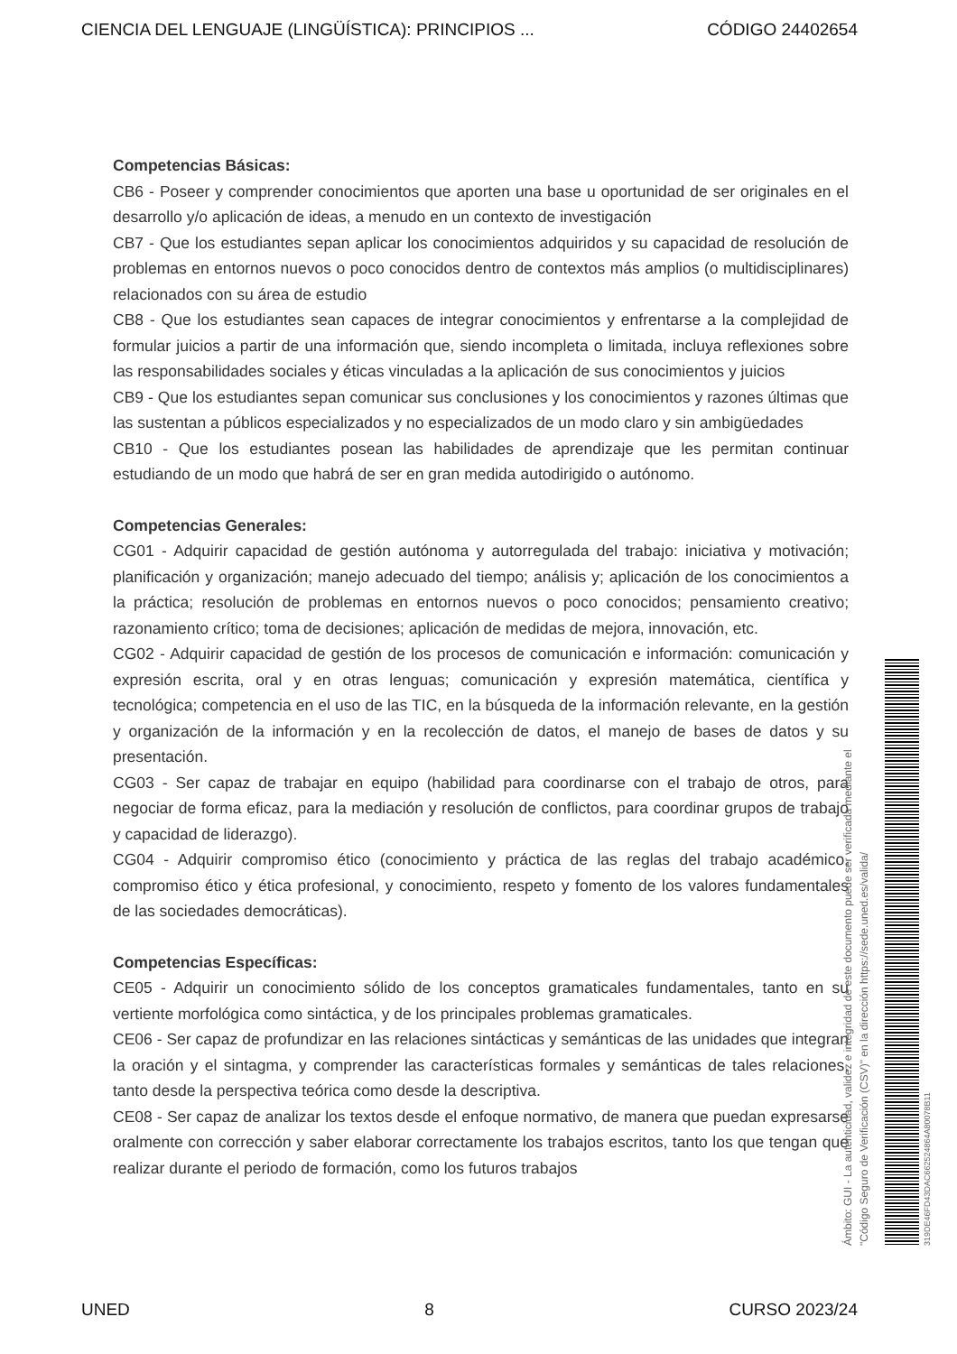CIENCIA DEL LENGUAJE (LINGÜÍSTICA): PRINCIPIOS ... CÓDIGO 24402654
Competencias Básicas:
CB6 - Poseer y comprender conocimientos que aporten una base u oportunidad de ser originales en el desarrollo y/o aplicación de ideas, a menudo en un contexto de investigación
CB7 - Que los estudiantes sepan aplicar los conocimientos adquiridos y su capacidad de resolución de problemas en entornos nuevos o poco conocidos dentro de contextos más amplios (o multidisciplinares) relacionados con su área de estudio
CB8 - Que los estudiantes sean capaces de integrar conocimientos y enfrentarse a la complejidad de formular juicios a partir de una información que, siendo incompleta o limitada, incluya reflexiones sobre las responsabilidades sociales y éticas vinculadas a la aplicación de sus conocimientos y juicios
CB9 - Que los estudiantes sepan comunicar sus conclusiones y los conocimientos y razones últimas que las sustentan a públicos especializados y no especializados de un modo claro y sin ambigüedades
CB10 - Que los estudiantes posean las habilidades de aprendizaje que les permitan continuar estudiando de un modo que habrá de ser en gran medida autodirigido o autónomo.
Competencias Generales:
CG01 - Adquirir capacidad de gestión autónoma y autorregulada del trabajo: iniciativa y motivación; planificación y organización; manejo adecuado del tiempo; análisis y; aplicación de los conocimientos a la práctica; resolución de problemas en entornos nuevos o poco conocidos; pensamiento creativo; razonamiento crítico; toma de decisiones; aplicación de medidas de mejora, innovación, etc.
CG02 - Adquirir capacidad de gestión de los procesos de comunicación e información: comunicación y expresión escrita, oral y en otras lenguas; comunicación y expresión matemática, científica y tecnológica; competencia en el uso de las TIC, en la búsqueda de la información relevante, en la gestión y organización de la información y en la recolección de datos, el manejo de bases de datos y su presentación.
CG03 - Ser capaz de trabajar en equipo (habilidad para coordinarse con el trabajo de otros, para negociar de forma eficaz, para la mediación y resolución de conflictos, para coordinar grupos de trabajo y capacidad de liderazgo).
CG04 - Adquirir compromiso ético (conocimiento y práctica de las reglas del trabajo académico, compromiso ético y ética profesional, y conocimiento, respeto y fomento de los valores fundamentales de las sociedades democráticas).
Competencias Específicas:
CE05 - Adquirir un conocimiento sólido de los conceptos gramaticales fundamentales, tanto en su vertiente morfológica como sintáctica, y de los principales problemas gramaticales.
CE06 - Ser capaz de profundizar en las relaciones sintácticas y semánticas de las unidades que integran la oración y el sintagma, y comprender las características formales y semánticas de tales relaciones, tanto desde la perspectiva teórica como desde la descriptiva.
CE08 - Ser capaz de analizar los textos desde el enfoque normativo, de manera que puedan expresarse oralmente con corrección y saber elaborar correctamente los trabajos escritos, tanto los que tengan que realizar durante el periodo de formación, como los futuros trabajos
Ámbito: GUI - La autenticidad, validez e integridad de este documento puede ser verificada mediante el
"Código Seguro de Verificación (CSV)" en la dirección https://sede.uned.es/valida/
319DE46FD43DAC662524864A80078B11
UNED 8 CURSO 2023/24